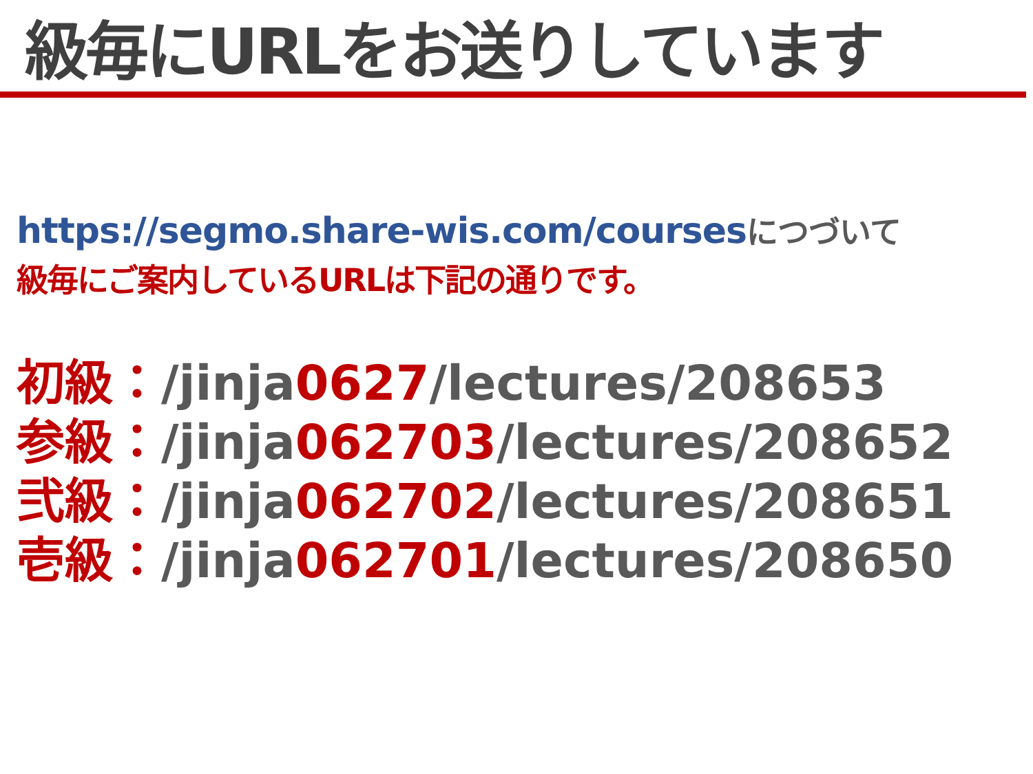級毎にURLをお送りしています
https://segmo.share-wis.com/coursesにつづいて
級毎にご案内しているURLは下記の通りです。
初級：/jinja0627/lectures/208653
参級：/jinja062703/lectures/208652
弐級：/jinja062702/lectures/208651
壱級：/jinja062701/lectures/208650